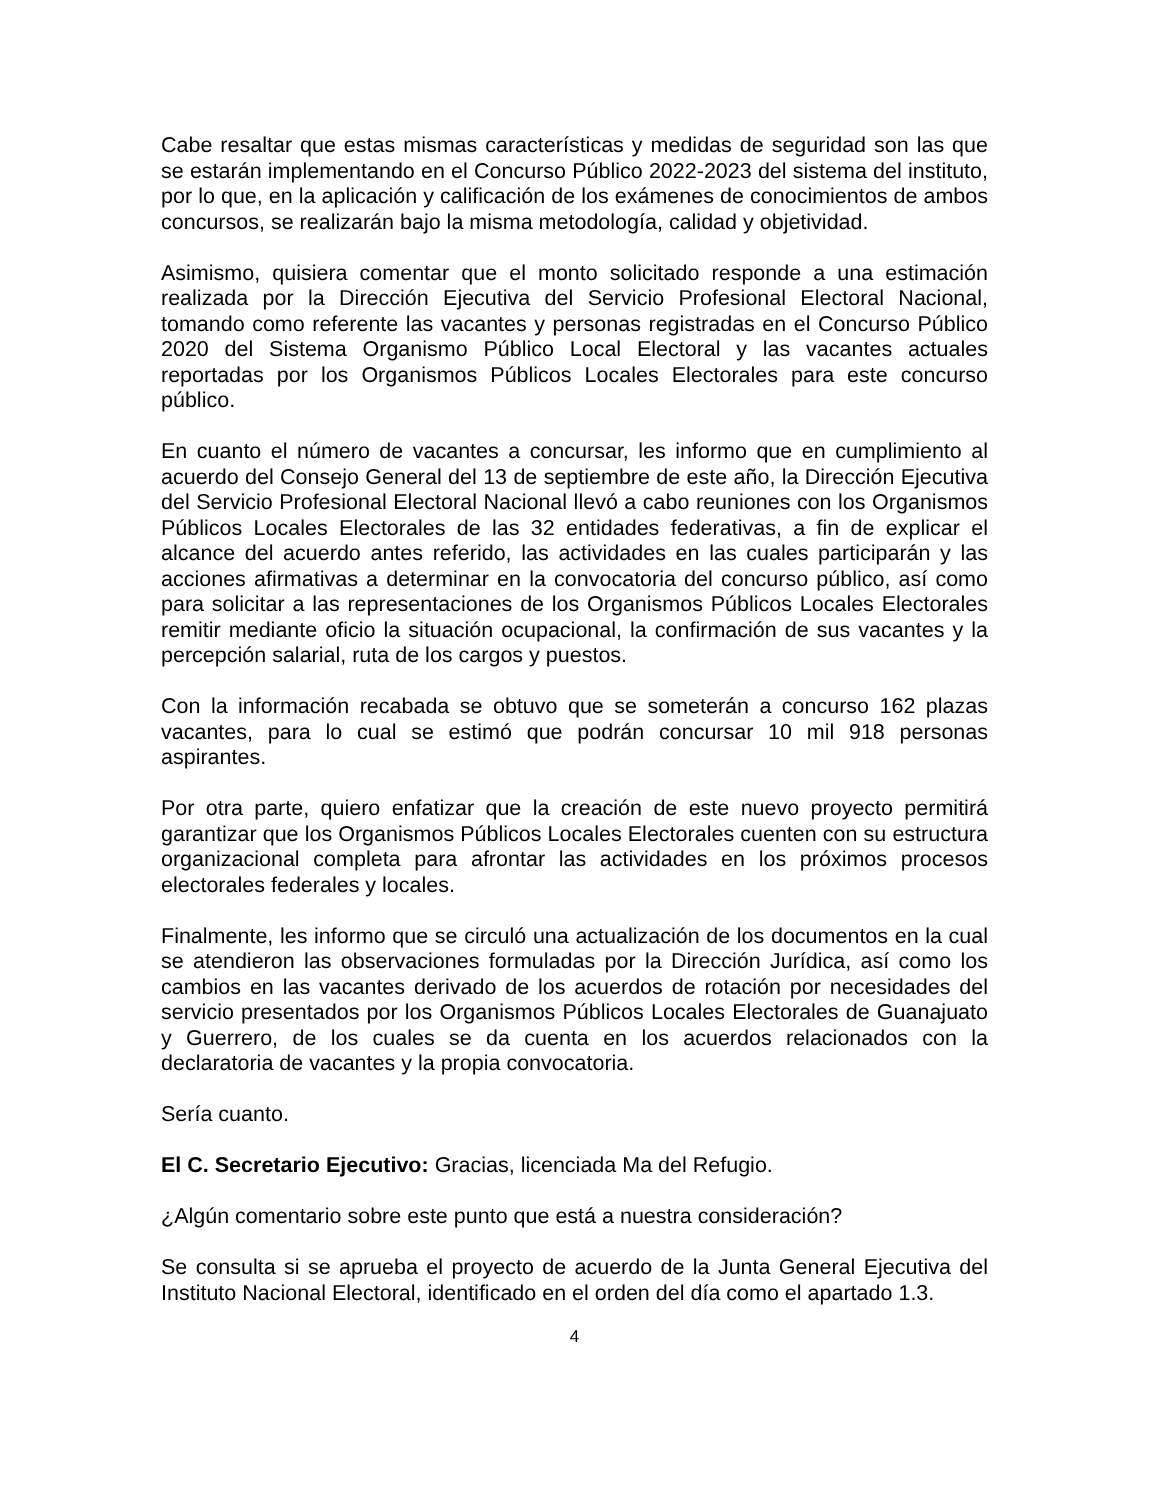Cabe resaltar que estas mismas características y medidas de seguridad son las que se estarán implementando en el Concurso Público 2022-2023 del sistema del instituto, por lo que, en la aplicación y calificación de los exámenes de conocimientos de ambos concursos, se realizarán bajo la misma metodología, calidad y objetividad.
Asimismo, quisiera comentar que el monto solicitado responde a una estimación realizada por la Dirección Ejecutiva del Servicio Profesional Electoral Nacional, tomando como referente las vacantes y personas registradas en el Concurso Público 2020 del Sistema Organismo Público Local Electoral y las vacantes actuales reportadas por los Organismos Públicos Locales Electorales para este concurso público.
En cuanto el número de vacantes a concursar, les informo que en cumplimiento al acuerdo del Consejo General del 13 de septiembre de este año, la Dirección Ejecutiva del Servicio Profesional Electoral Nacional llevó a cabo reuniones con los Organismos Públicos Locales Electorales de las 32 entidades federativas, a fin de explicar el alcance del acuerdo antes referido, las actividades en las cuales participarán y las acciones afirmativas a determinar en la convocatoria del concurso público, así como para solicitar a las representaciones de los Organismos Públicos Locales Electorales remitir mediante oficio la situación ocupacional, la confirmación de sus vacantes y la percepción salarial, ruta de los cargos y puestos.
Con la información recabada se obtuvo que se someterán a concurso 162 plazas vacantes, para lo cual se estimó que podrán concursar 10 mil 918 personas aspirantes.
Por otra parte, quiero enfatizar que la creación de este nuevo proyecto permitirá garantizar que los Organismos Públicos Locales Electorales cuenten con su estructura organizacional completa para afrontar las actividades en los próximos procesos electorales federales y locales.
Finalmente, les informo que se circuló una actualización de los documentos en la cual se atendieron las observaciones formuladas por la Dirección Jurídica, así como los cambios en las vacantes derivado de los acuerdos de rotación por necesidades del servicio presentados por los Organismos Públicos Locales Electorales de Guanajuato y Guerrero, de los cuales se da cuenta en los acuerdos relacionados con la declaratoria de vacantes y la propia convocatoria.
Sería cuanto.
El C. Secretario Ejecutivo: Gracias, licenciada Ma del Refugio.
¿Algún comentario sobre este punto que está a nuestra consideración?
Se consulta si se aprueba el proyecto de acuerdo de la Junta General Ejecutiva del Instituto Nacional Electoral, identificado en el orden del día como el apartado 1.3.
4